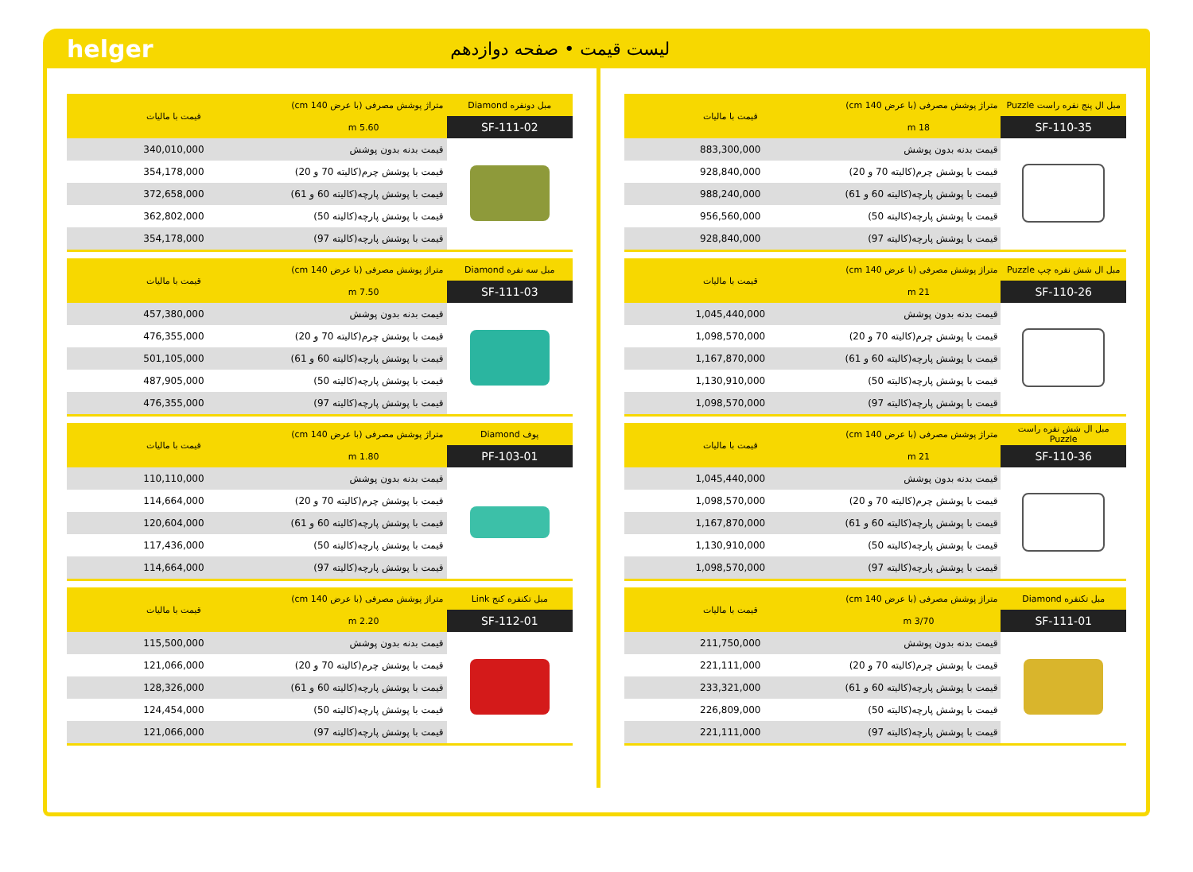helger
لیست قیمت • صفحه دوازدهم
| مبل ال پنج نفره راست Puzzle | متراژ پوشش مصرفی (با عرض 140 cm) | قیمت با مالیات |
| --- | --- | --- |
| SF-110-35 | 18 m | |
| | قیمت بدنه بدون پوشش | 883,300,000 |
| | قیمت با پوشش چرم(کالیته 70 و 20) | 928,840,000 |
| | قیمت با پوشش پارچه(کالیته 60 و 61) | 988,240,000 |
| | قیمت با پوشش پارچه(کالیته 50) | 956,560,000 |
| | قیمت با پوشش پارچه(کالیته 97) | 928,840,000 |
| مبل ال شش نفره چپ Puzzle | متراژ پوشش مصرفی (با عرض 140 cm) | قیمت با مالیات |
| --- | --- | --- |
| SF-110-26 | 21 m | |
| | قیمت بدنه بدون پوشش | 1,045,440,000 |
| | قیمت با پوشش چرم(کالیته 70 و 20) | 1,098,570,000 |
| | قیمت با پوشش پارچه(کالیته 60 و 61) | 1,167,870,000 |
| | قیمت با پوشش پارچه(کالیته 50) | 1,130,910,000 |
| | قیمت با پوشش پارچه(کالیته 97) | 1,098,570,000 |
| مبل ال شش نفره راست Puzzle | متراژ پوشش مصرفی (با عرض 140 cm) | قیمت با مالیات |
| --- | --- | --- |
| SF-110-36 | 21 m | |
| | قیمت بدنه بدون پوشش | 1,045,440,000 |
| | قیمت با پوشش چرم(کالیته 70 و 20) | 1,098,570,000 |
| | قیمت با پوشش پارچه(کالیته 60 و 61) | 1,167,870,000 |
| | قیمت با پوشش پارچه(کالیته 50) | 1,130,910,000 |
| | قیمت با پوشش پارچه(کالیته 97) | 1,098,570,000 |
| مبل تکنفره Diamond | متراژ پوشش مصرفی (با عرض 140 cm) | قیمت با مالیات |
| --- | --- | --- |
| SF-111-01 | 3/70 m | |
| | قیمت بدنه بدون پوشش | 211,750,000 |
| | قیمت با پوشش چرم(کالیته 70 و 20) | 221,111,000 |
| | قیمت با پوشش پارچه(کالیته 60 و 61) | 233,321,000 |
| | قیمت با پوشش پارچه(کالیته 50) | 226,809,000 |
| | قیمت با پوشش پارچه(کالیته 97) | 221,111,000 |
| مبل دونفره Diamond | متراژ پوشش مصرفی (با عرض 140 cm) | قیمت با مالیات |
| --- | --- | --- |
| SF-111-02 | 5.60 m | |
| | قیمت بدنه بدون پوشش | 340,010,000 |
| | قیمت با پوشش چرم(کالیته 70 و 20) | 354,178,000 |
| | قیمت با پوشش پارچه(کالیته 60 و 61) | 372,658,000 |
| | قیمت با پوشش پارچه(کالیته 50) | 362,802,000 |
| | قیمت با پوشش پارچه(کالیته 97) | 354,178,000 |
| مبل سه نفره Diamond | متراژ پوشش مصرفی (با عرض 140 cm) | قیمت با مالیات |
| --- | --- | --- |
| SF-111-03 | 7.50 m | |
| | قیمت بدنه بدون پوشش | 457,380,000 |
| | قیمت با پوشش چرم(کالیته 70 و 20) | 476,355,000 |
| | قیمت با پوشش پارچه(کالیته 60 و 61) | 501,105,000 |
| | قیمت با پوشش پارچه(کالیته 50) | 487,905,000 |
| | قیمت با پوشش پارچه(کالیته 97) | 476,355,000 |
| پوف Diamond | متراژ پوشش مصرفی (با عرض 140 cm) | قیمت با مالیات |
| --- | --- | --- |
| PF-103-01 | 1.80 m | |
| | قیمت بدنه بدون پوشش | 110,110,000 |
| | قیمت با پوشش چرم(کالیته 70 و 20) | 114,664,000 |
| | قیمت با پوشش پارچه(کالیته 60 و 61) | 120,604,000 |
| | قیمت با پوشش پارچه(کالیته 50) | 117,436,000 |
| | قیمت با پوشش پارچه(کالیته 97) | 114,664,000 |
| مبل تکنفره کنج Link | متراژ پوشش مصرفی (با عرض 140 cm) | قیمت با مالیات |
| --- | --- | --- |
| SF-112-01 | 2.20 m | |
| | قیمت بدنه بدون پوشش | 115,500,000 |
| | قیمت با پوشش چرم(کالیته 70 و 20) | 121,066,000 |
| | قیمت با پوشش پارچه(کالیته 60 و 61) | 128,326,000 |
| | قیمت با پوشش پارچه(کالیته 50) | 124,454,000 |
| | قیمت با پوشش پارچه(کالیته 97) | 121,066,000 |